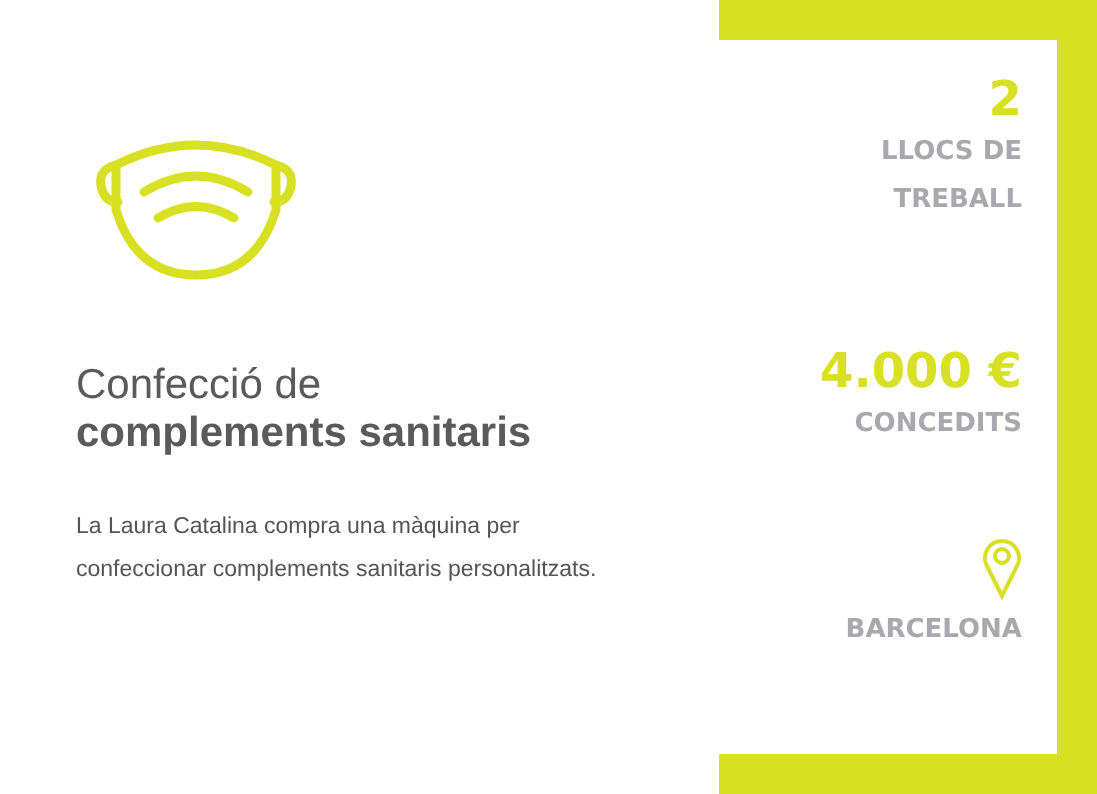Confecció de
complements sanitaris
La Laura Catalina compra una màquina per confeccionar complements sanitaris personalitzats.
2
LLOCS DE
TREBALL
4.000 €
CONCEDITS
BARCELONA